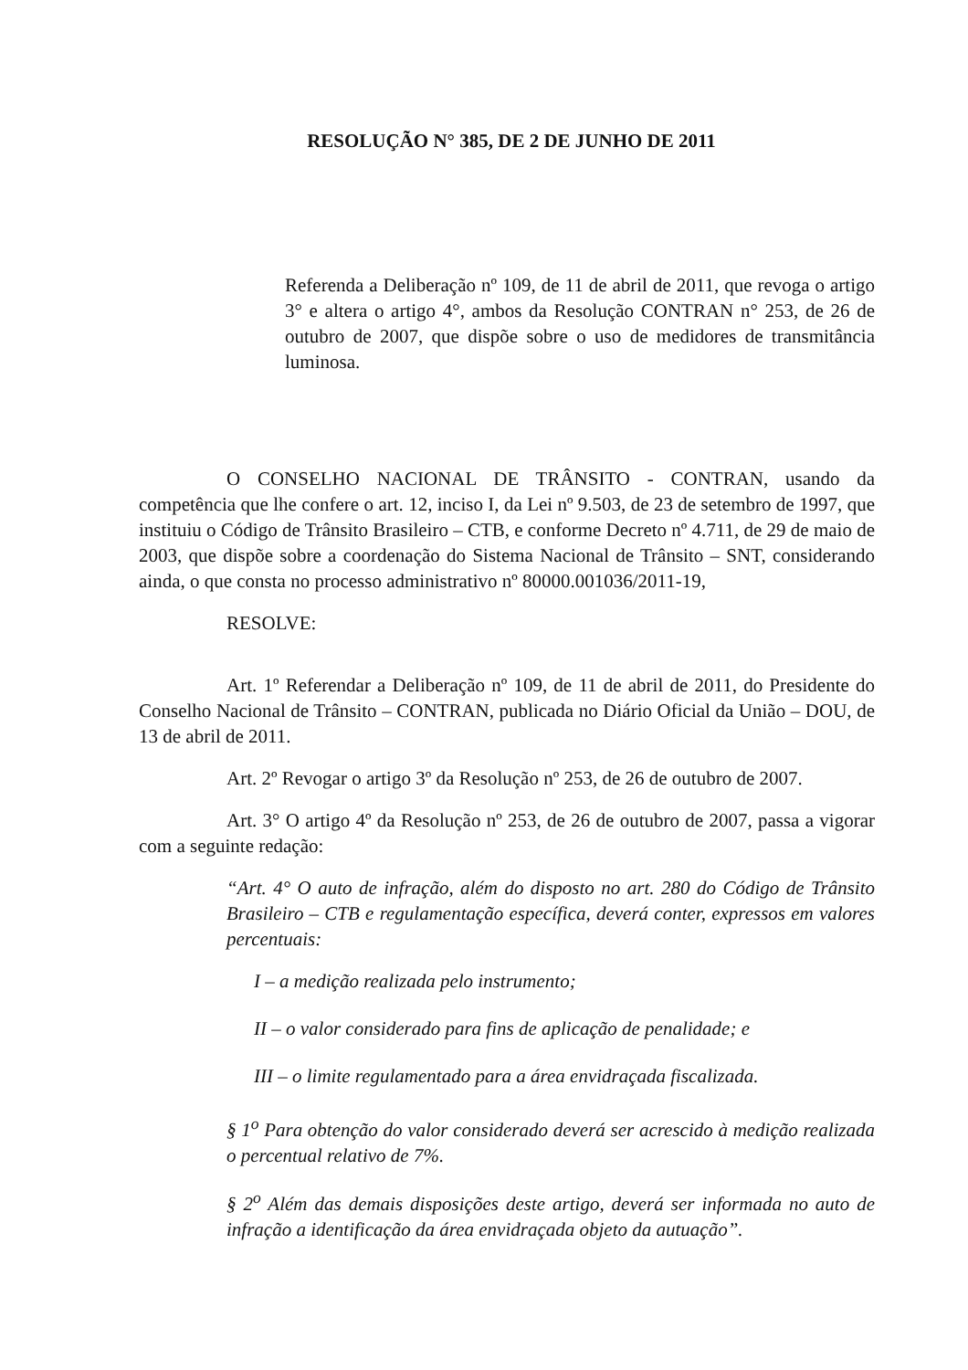RESOLUÇÃO N° 385, DE 2 DE JUNHO DE 2011
Referenda a Deliberação nº 109, de 11 de abril de 2011, que revoga o artigo 3° e altera o artigo 4°, ambos da Resolução CONTRAN n° 253, de 26 de outubro de 2007, que dispõe sobre o uso de medidores de transmitância luminosa.
O CONSELHO NACIONAL DE TRÂNSITO - CONTRAN, usando da competência que lhe confere o art. 12, inciso I, da Lei nº 9.503, de 23 de setembro de 1997, que instituiu o Código de Trânsito Brasileiro – CTB, e conforme Decreto nº 4.711, de 29 de maio de 2003, que dispõe sobre a coordenação do Sistema Nacional de Trânsito – SNT, considerando ainda, o que consta no processo administrativo nº 80000.001036/2011-19,
RESOLVE:
Art. 1º Referendar a Deliberação nº 109, de 11 de abril de 2011, do Presidente do Conselho Nacional de Trânsito – CONTRAN, publicada no Diário Oficial da União – DOU, de 13 de abril de 2011.
Art. 2º Revogar o artigo 3º da Resolução nº 253, de 26 de outubro de 2007.
Art. 3° O artigo 4º da Resolução nº 253, de 26 de outubro de 2007, passa a vigorar com a seguinte redação:
“Art. 4° O auto de infração, além do disposto no art. 280 do Código de Trânsito Brasileiro – CTB e regulamentação específica, deverá conter, expressos em valores percentuais:
I – a medição realizada pelo instrumento;
II – o valor considerado para fins de aplicação de penalidade; e
III – o limite regulamentado para a área envidraçada fiscalizada.
§ 1<sup>o</sup> Para obtenção do valor considerado deverá ser acrescido à medição realizada o percentual relativo de 7%.
§ 2<sup>o</sup> Além das demais disposições deste artigo, deverá ser informada no auto de infração a identificação da área envidraçada objeto da autuação”.